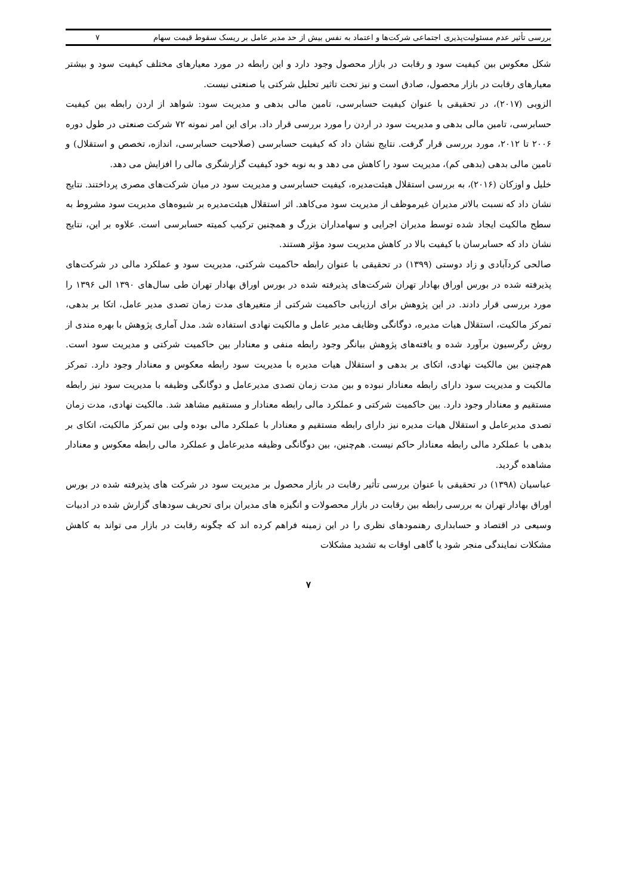بررسی تأثیر عدم مسئولیت‌پذیری اجتماعی شرکت‌ها و اعتماد به نفس بیش از حد مدیر عامل بر ریسک سقوط قیمت سهام ۷
شکل معکوس بین کیفیت سود و رقابت در بازار محصول وجود دارد و این رابطه در مورد معیارهای مختلف کیفیت سود و بیشتر معیارهای رقابت در بازار محصول، صادق است و نیز تحت تاثیر تحلیل شرکتی یا صنعتی نیست.
الزوبی (۲۰۱۷)، در تحقیقی با عنوان کیفیت حسابرسی، تامین مالی بدهی و مدیریت سود: شواهد از اردن رابطه بین کیفیت حسابرسی، تامین مالی بدهی و مدیریت سود در اردن را مورد بررسی قرار داد. برای این امر نمونه ۷۲ شرکت صنعتی در طول دوره ۲۰۰۶ تا ۲۰۱۲، مورد بررسی قرار گرفت. نتایج نشان داد که کیفیت حسابرسی (صلاحیت حسابرسی، اندازه، تخصص و استقلال) و تامین مالی بدهی (بدهی کم)، مدیریت سود را کاهش می دهد و به نوبه خود کیفیت گزارشگری مالی را افزایش می دهد.
خلیل و اوزکان (۲۰۱۶)، به بررسی استقلال هیئت‌مدیره، کیفیت حسابرسی و مدیریت سود در میان شرکت‌های مصری پرداختند. نتایج نشان داد که نسبت بالاتر مدیران غیرموظف از مدیریت سود می‌کاهد. اثر استقلال هیئت‌مدیره بر شیوه‌های مدیریت سود مشروط به سطح مالکیت ایجاد شده توسط مدیران اجرایی و سهامداران بزرگ و همچنین ترکیب کمیته حسابرسی است. علاوه بر این، نتایج نشان داد که حسابرسان با کیفیت بالا در کاهش مدیریت سود مؤثر هستند.
صالحی کردآبادی و زاد دوستی (۱۳۹۹) در تحقیقی با عنوان رابطه حاکمیت شرکتی، مدیریت سود و عملکرد مالی در شرکت‌های پذیرفته شده در بورس اوراق بهادار تهران شرکت‌های پذیرفته شده در بورس اوراق بهادار تهران طی سال‌های ۱۳۹۰ الی ۱۳۹۶ را مورد بررسی قرار دادند. در این پژوهش برای ارزیابی حاکمیت شرکتی از متغیرهای مدت زمان تصدی مدیر عامل، اتکا بر بدهی، تمرکز مالکیت، استقلال هیات مدیره، دوگانگی وظایف مدیر عامل و مالکیت نهادی استفاده شد. مدل آماری پژوهش با بهره مندی از روش رگرسیون برآورد شده و یافته‌های پژوهش بیانگر وجود رابطه منفی و معنادار بین حاکمیت شرکتی و مدیریت سود است. هم‌چنین بین مالکیت نهادی، اتکای بر بدهی و استقلال هیات مدیره با مدیریت سود رابطه معکوس و معنادار وجود دارد. تمرکز مالکیت و مدیریت سود دارای رابطه معنادار نبوده و بین مدت زمان تصدی مدیرعامل و دوگانگی وظیفه با مدیریت سود نیز رابطه مستقیم و معنادار وجود دارد. بین حاکمیت شرکتی و عملکرد مالی رابطه معنادار و مستقیم مشاهد شد. مالکیت نهادی، مدت زمان تصدی مدیرعامل و استقلال هیات مدیره نیز دارای رابطه مستقیم و معنادار با عملکرد مالی بوده ولی بین تمرکز مالکیت، اتکای بر بدهی با عملکرد مالی رابطه معنادار حاکم نیست. هم‌چنین، بین دوگانگی وظیفه مدیرعامل و عملکرد مالی رابطه معکوس و معنادار مشاهده گردید.
عباسیان (۱۳۹۸) در تحقیقی با عنوان بررسی تأثیر رقابت در بازار محصول بر مدیریت سود در شرکت های پذیرفته شده در بورس اوراق بهادار تهران به بررسی رابطه بین رقابت در بازار محصولات و انگیزه های مدیران برای تحریف سودهای گزارش شده در ادبیات وسیعی در اقتصاد و حسابداری رهنمودهای نظری را در این زمینه فراهم کرده اند که چگونه رقابت در بازار می تواند به کاهش مشکلات نمایندگی منجر شود یا گاهی اوقات به تشدید مشکلات
۷